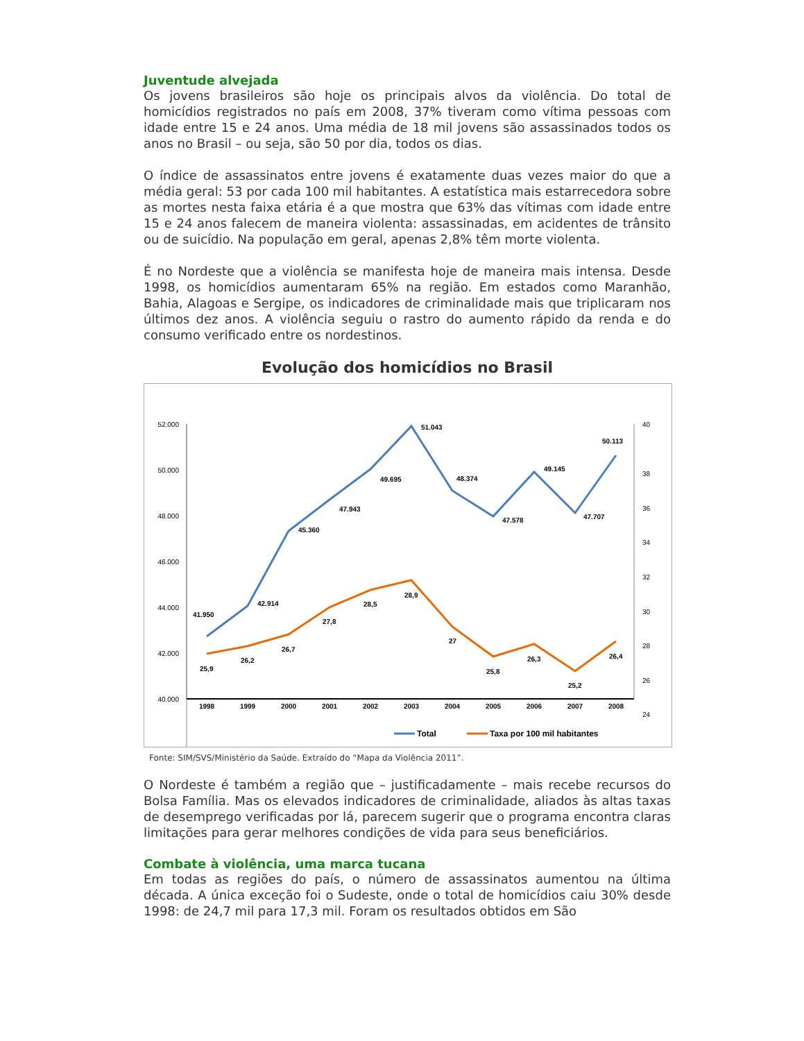Juventude alvejada
Os jovens brasileiros são hoje os principais alvos da violência. Do total de homicídios registrados no país em 2008, 37% tiveram como vítima pessoas com idade entre 15 e 24 anos. Uma média de 18 mil jovens são assassinados todos os anos no Brasil – ou seja, são 50 por dia, todos os dias.
O índice de assassinatos entre jovens é exatamente duas vezes maior do que a média geral: 53 por cada 100 mil habitantes. A estatística mais estarrecedora sobre as mortes nesta faixa etária é a que mostra que 63% das vítimas com idade entre 15 e 24 anos falecem de maneira violenta: assassinadas, em acidentes de trânsito ou de suicídio. Na população em geral, apenas 2,8% têm morte violenta.
É no Nordeste que a violência se manifesta hoje de maneira mais intensa. Desde 1998, os homicídios aumentaram 65% na região. Em estados como Maranhão, Bahia, Alagoas e Sergipe, os indicadores de criminalidade mais que triplicaram nos últimos dez anos. A violência seguiu o rastro do aumento rápido da renda e do consumo verificado entre os nordestinos.
Evolução dos homicídios no Brasil
52.000
50.000
48.000
46.000
44.000
42.000
40.000
40
38
36
34
32
30
28
26
24
1998
1999
2000
2001
2002
2003
2004
2005
2006
2007
2008
41.950
42.914
45.360
47.943
49.695
51.043
48.374
47.578
49.145
47.707
50.113
25,9
26,2
26,7
27,8
28,5
28,9
27
25,8
26,3
25,2
26,4
Total
Taxa por 100 mil habitantes
Fonte: SIM/SVS/Ministério da Saúde. Extraído do “Mapa da Violência 2011”.
O Nordeste é também a região que – justificadamente – mais recebe recursos do Bolsa Família. Mas os elevados indicadores de criminalidade, aliados às altas taxas de desemprego verificadas por lá, parecem sugerir que o programa encontra claras limitações para gerar melhores condições de vida para seus beneficiários.
Combate à violência, uma marca tucana
Em todas as regiões do país, o número de assassinatos aumentou na última década. A única exceção foi o Sudeste, onde o total de homicídios caiu 30% desde 1998: de 24,7 mil para 17,3 mil. Foram os resultados obtidos em São